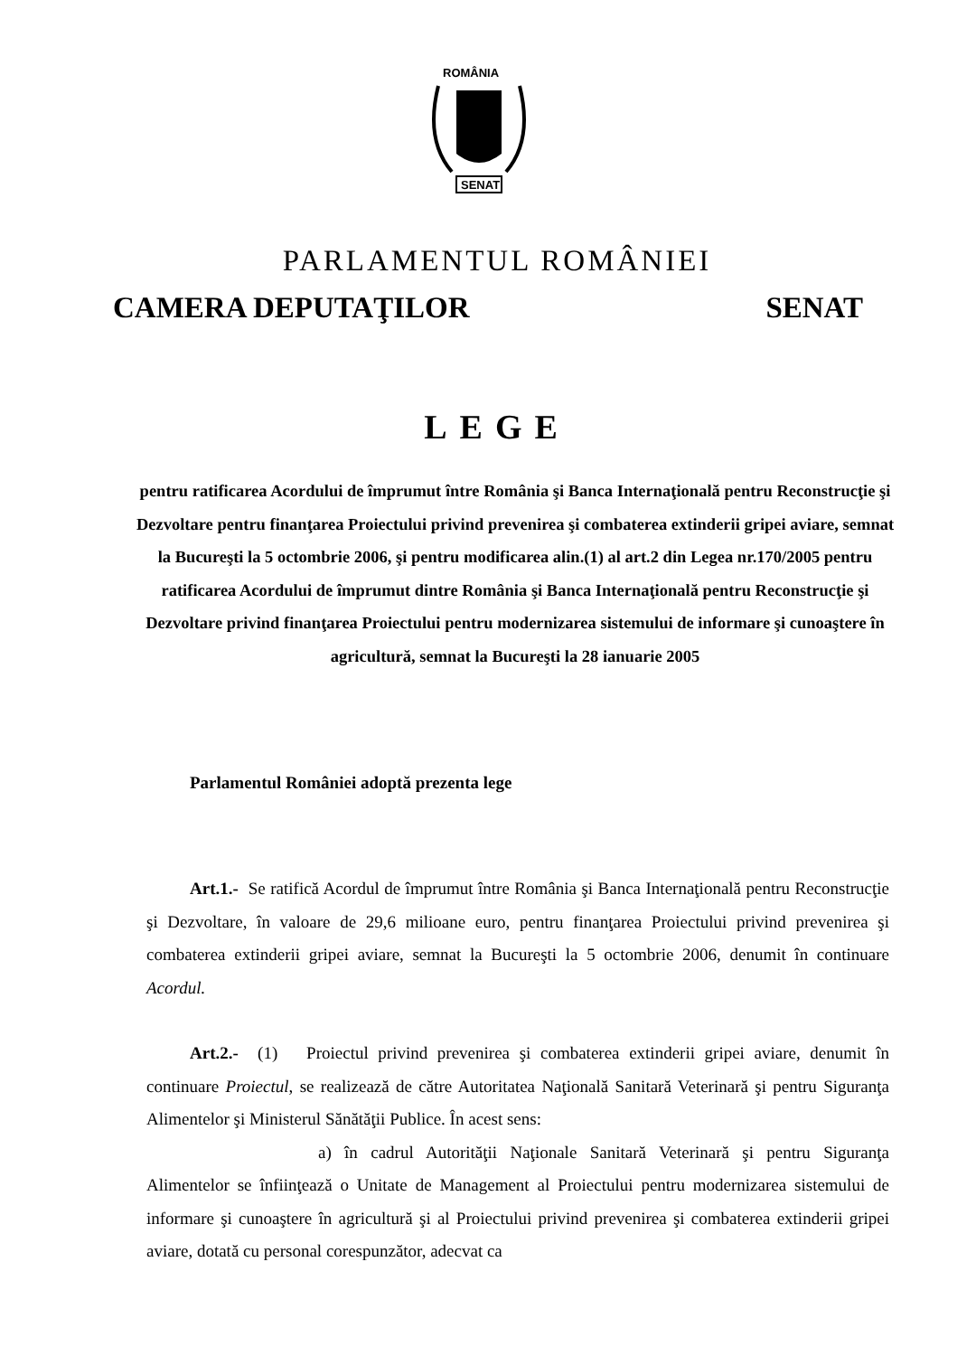ROMÂNIA
SENAT
PARLAMENTUL ROMÂNIEI
CAMERA DEPUTAŢILOR SENAT
LEGE
pentru ratificarea Acordului de împrumut între România şi Banca Internaţională pentru Reconstrucţie şi Dezvoltare pentru finanţarea Proiectului privind prevenirea şi combaterea extinderii gripei aviare, semnat la Bucureşti la 5 octombrie 2006, şi pentru modificarea alin.(1) al art.2 din Legea nr.170/2005 pentru ratificarea Acordului de împrumut dintre România şi Banca Internaţională pentru Reconstrucţie şi Dezvoltare privind finanţarea Proiectului pentru modernizarea sistemului de informare şi cunoaştere în agricultură, semnat la Bucureşti la 28 ianuarie 2005
Parlamentul României adoptă prezenta lege
Art.1.- Se ratifică Acordul de împrumut între România şi Banca Internaţională pentru Reconstrucţie şi Dezvoltare, în valoare de 29,6 milioane euro, pentru finanţarea Proiectului privind prevenirea şi combaterea extinderii gripei aviare, semnat la Bucureşti la 5 octombrie 2006, denumit în continuare Acordul.
Art.2.- (1) Proiectul privind prevenirea şi combaterea extinderii gripei aviare, denumit în continuare Proiectul, se realizează de către Autoritatea Naţională Sanitară Veterinară şi pentru Siguranţa Alimentelor şi Ministerul Sănătăţii Publice. În acest sens:
a) în cadrul Autorităţii Naţionale Sanitară Veterinară şi pentru Siguranţa Alimentelor se înfiinţează o Unitate de Management al Proiectului pentru modernizarea sistemului de informare şi cunoaştere în agricultură şi al Proiectului privind prevenirea şi combaterea extinderii gripei aviare, dotată cu personal corespunzător, adecvat ca